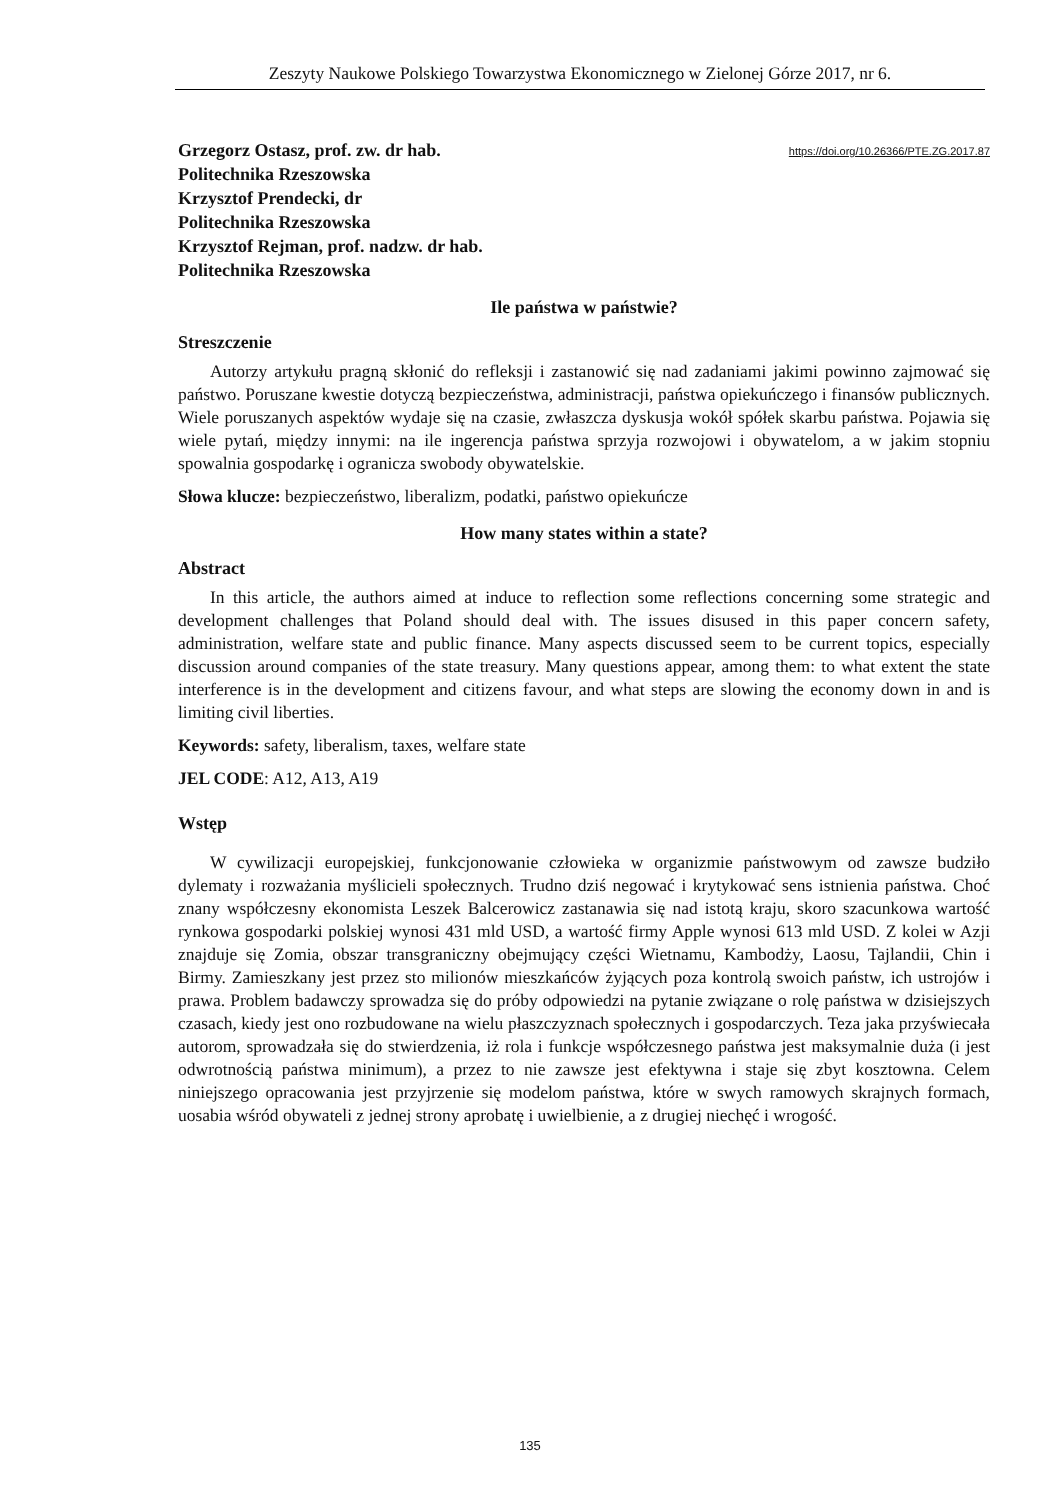Zeszyty Naukowe Polskiego Towarzystwa Ekonomicznego w Zielonej Górze 2017, nr 6.
Grzegorz Ostasz, prof. zw. dr hab.
Politechnika Rzeszowska
Krzysztof Prendecki, dr
Politechnika Rzeszowska
Krzysztof Rejman, prof. nadzw. dr hab.
Politechnika Rzeszowska
https://doi.org/10.26366/PTE.ZG.2017.87
Ile państwa w państwie?
Streszczenie
Autorzy artykułu pragną skłonić do refleksji i zastanowić się nad zadaniami jakimi powinno zajmować się państwo. Poruszane kwestie dotyczą bezpieczeństwa, administracji, państwa opiekuńczego i finansów publicznych. Wiele poruszanych aspektów wydaje się na czasie, zwłaszcza dyskusja wokół spółek skarbu państwa. Pojawia się wiele pytań, między innymi: na ile ingerencja państwa sprzyja rozwojowi i obywatelom, a w jakim stopniu spowalnia gospodarkę i ogranicza swobody obywatelskie.
Słowa klucze: bezpieczeństwo, liberalizm, podatki, państwo opiekuńcze
How many states within a state?
Abstract
In this article, the authors aimed at induce to reflection some reflections concerning some strategic and development challenges that Poland should deal with. The issues disused in this paper concern safety, administration, welfare state and public finance. Many aspects discussed seem to be current topics, especially discussion around companies of the state treasury. Many questions appear, among them: to what extent the state interference is in the development and citizens favour, and what steps are slowing the economy down in and is limiting civil liberties.
Keywords: safety, liberalism, taxes, welfare state
JEL CODE: A12, A13, A19
Wstęp
W cywilizacji europejskiej, funkcjonowanie człowieka w organizmie państwowym od zawsze budziło dylematy i rozważania myślicieli społecznych. Trudno dziś negować i krytykować sens istnienia państwa. Choć znany współczesny ekonomista Leszek Balcerowicz zastanawia się nad istotą kraju, skoro szacunkowa wartość rynkowa gospodarki polskiej wynosi 431 mld USD, a wartość firmy Apple wynosi 613 mld USD. Z kolei w Azji znajduje się Zomia, obszar transgraniczny obejmujący części Wietnamu, Kambodży, Laosu, Tajlandii, Chin i Birmy. Zamieszkany jest przez sto milionów mieszkańców żyjących poza kontrolą swoich państw, ich ustrojów i prawa. Problem badawczy sprowadza się do próby odpowiedzi na pytanie związane o rolę państwa w dzisiejszych czasach, kiedy jest ono rozbudowane na wielu płaszczyznach społecznych i gospodarczych. Teza jaka przyświecała autorom, sprowadzała się do stwierdzenia, iż rola i funkcje współczesnego państwa jest maksymalnie duża (i jest odwrotnością państwa minimum), a przez to nie zawsze jest efektywna i staje się zbyt kosztowna. Celem niniejszego opracowania jest przyjrzenie się modelom państwa, które w swych ramowych skrajnych formach, uosabia wśród obywateli z jednej strony aprobatę i uwielbienie, a z drugiej niechęć i wrogość.
135